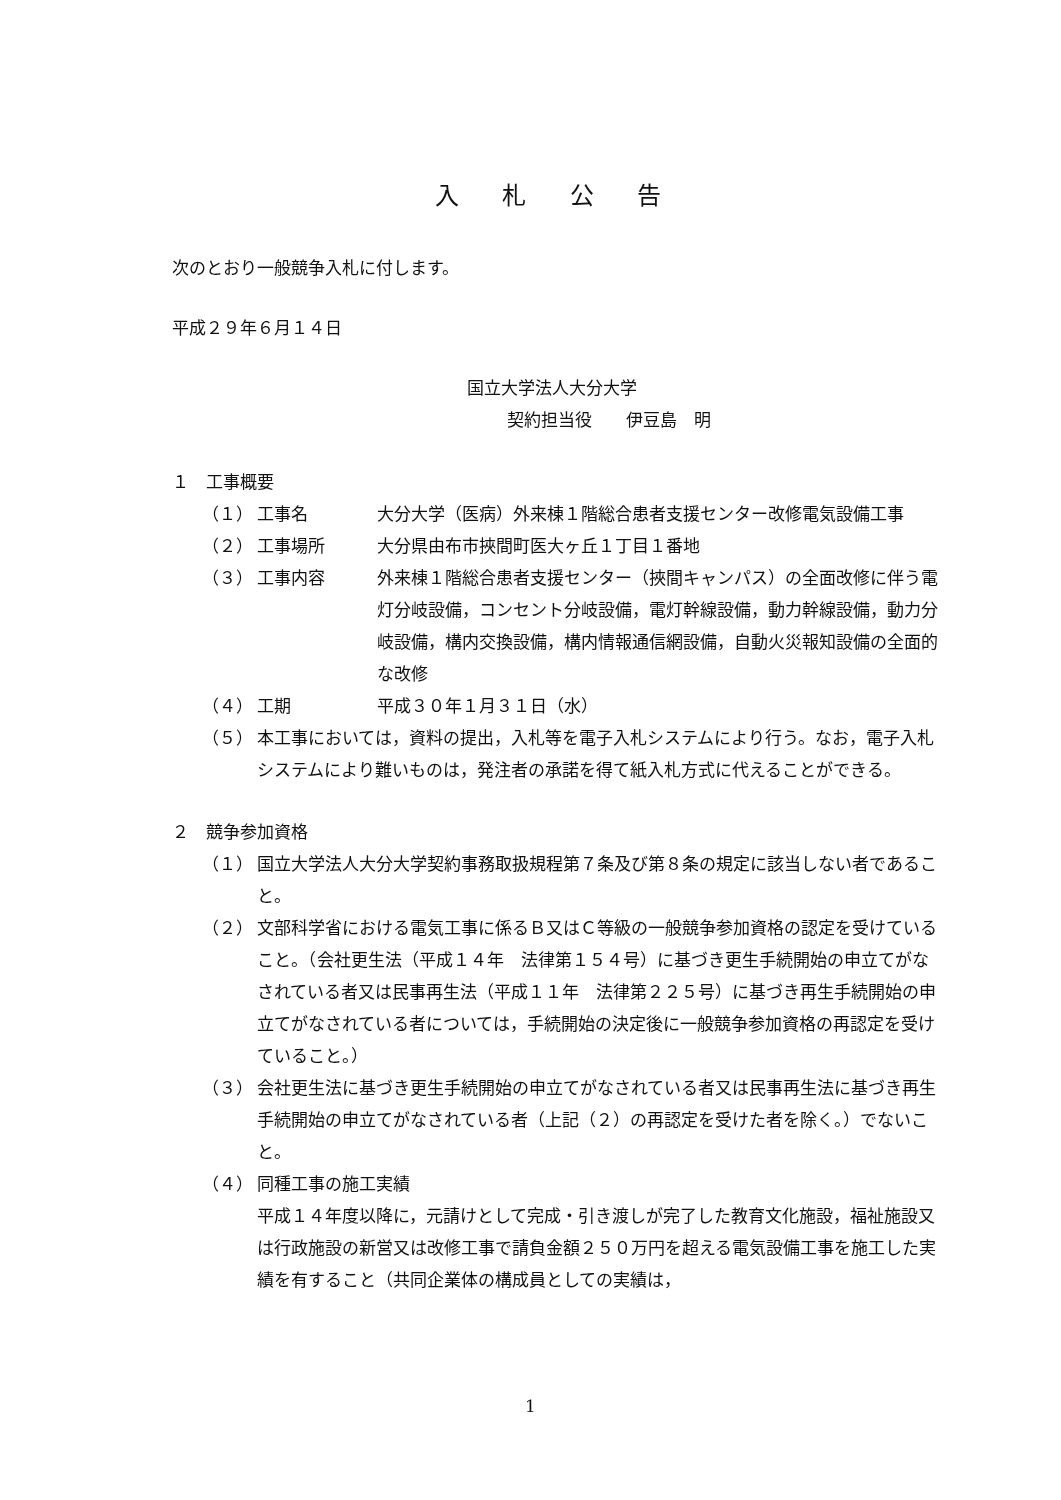入 札 公 告
次のとおり一般競争入札に付します。
平成２９年６月１４日
国立大学法人大分大学
契約担当役　　伊豆島　明
１　工事概要
（１） 工事名 大分大学（医病）外来棟１階総合患者支援センター改修電気設備工事
（２） 工事場所 大分県由布市挾間町医大ヶ丘１丁目１番地
（３） 工事内容 外来棟１階総合患者支援センター（挾間キャンパス）の全面改修に伴う電灯分岐設備，コンセント分岐設備，電灯幹線設備，動力幹線設備，動力分岐設備，構内交換設備，構内情報通信網設備，自動火災報知設備の全面的な改修
（４） 工期 平成３０年１月３１日（水）
（５） 本工事においては，資料の提出，入札等を電子入札システムにより行う。なお，電子入札システムにより難いものは，発注者の承諾を得て紙入札方式に代えることができる。
２　競争参加資格
（１） 国立大学法人大分大学契約事務取扱規程第７条及び第８条の規定に該当しない者であること。
（２） 文部科学省における電気工事に係るＢ又はＣ等級の一般競争参加資格の認定を受けていること。（会社更生法（平成１４年　法律第１５４号）に基づき更生手続開始の申立てがなされている者又は民事再生法（平成１１年　法律第２２５号）に基づき再生手続開始の申立てがなされている者については，手続開始の決定後に一般競争参加資格の再認定を受けていること。）
（３） 会社更生法に基づき更生手続開始の申立てがなされている者又は民事再生法に基づき再生手続開始の申立てがなされている者（上記（２）の再認定を受けた者を除く。）でないこと。
（４） 同種工事の施工実績
平成１４年度以降に，元請けとして完成・引き渡しが完了した教育文化施設，福祉施設又は行政施設の新営又は改修工事で請負金額２５０万円を超える電気設備工事を施工した実績を有すること（共同企業体の構成員としての実績は，
1